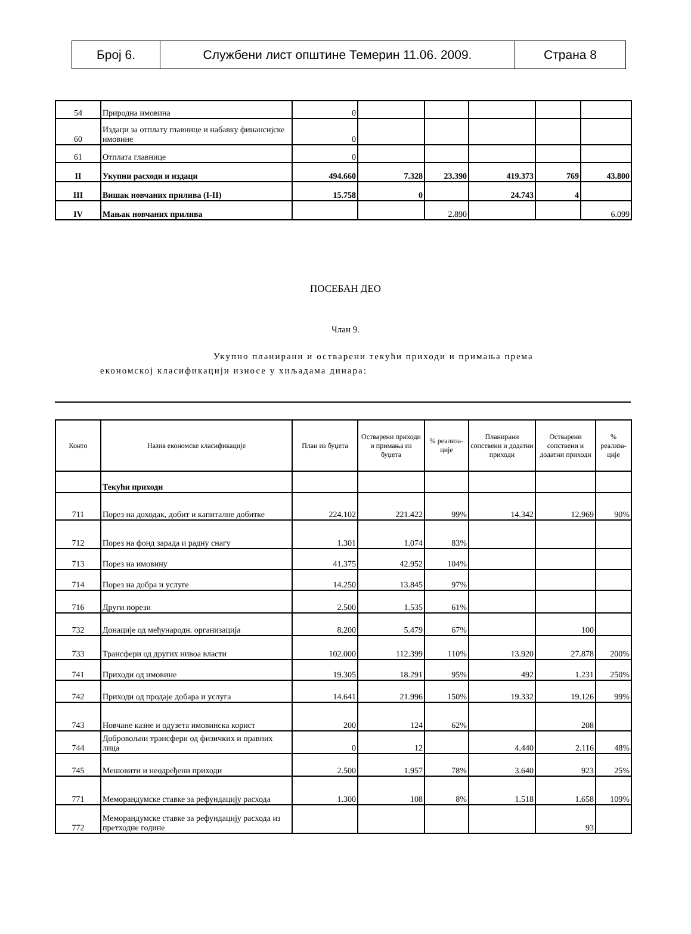| Број 6. | Службени лист општине Темерин 11.06. 2009. | Страна 8 |
| 54 | Природна имовина | 0 | | | | | |
| 60 | Издаци за отплату главнице и набавку финансијске имовине | 0 | | | | | |
| 61 | Отплата главнице | 0 | | | | | |
| II | Укупни расходи и издаци | 494.660 | 7.328 | 23.390 | 419.373 | 769 | 43.800 |
| III | Вишак новчаних прилива (I-II) | 15.758 | 0 | | 24.743 | 4 | |
| IV | Мањак новчаних прилива | | | 2.890 | | | 6.099 |
ПОСЕБАН ДЕО
Члан 9.
Укупно планирани и остварени текући приходи и примања према економској класификацији износе у хиљадама динара:
| Конто | Назив економске класификације | План из буџета | Остварени приходи и примања из буџета | % реализа-ције | Планирани сопствени и додатни приходи | Остварени сопствени и додатни приходи | % реализа-ције |
| --- | --- | --- | --- | --- | --- | --- | --- |
| | Текући приходи | | | | | | |
| 711 | Порез на доходак, добит и капиталне добитке | 224.102 | 221.422 | 99% | 14.342 | 12.969 | 90% |
| 712 | Порез на фонд зарада и радну снагу | 1.301 | 1.074 | 83% | | | |
| 713 | Порез на имовину | 41.375 | 42.952 | 104% | | | |
| 714 | Порез на добра и услуге | 14.250 | 13.845 | 97% | | | |
| 716 | Други порези | 2.500 | 1.535 | 61% | | | |
| 732 | Донације од међународн. организација | 8.200 | 5.479 | 67% | | 100 | |
| 733 | Трансфери од других нивоа власти | 102.000 | 112.399 | 110% | 13.920 | 27.878 | 200% |
| 741 | Приходи од имовине | 19.305 | 18.291 | 95% | 492 | 1.231 | 250% |
| 742 | Приходи од продаје добара и услуга | 14.641 | 21.996 | 150% | 19.332 | 19.126 | 99% |
| 743 | Новчане казне и одузета имовинска корист | 200 | 124 | 62% | | 208 | |
| 744 | Добровољни трансфери од физичких и правних лица | 0 | 12 | | 4.440 | 2.116 | 48% |
| 745 | Мешовити и неодређени приходи | 2.500 | 1.957 | 78% | 3.640 | 923 | 25% |
| 771 | Меморандумске ставке за рефундацију расхода | 1.300 | 108 | 8% | 1.518 | 1.658 | 109% |
| 772 | Меморандумске ставке за рефундацију расхода из претходне године | | | | | 93 | |